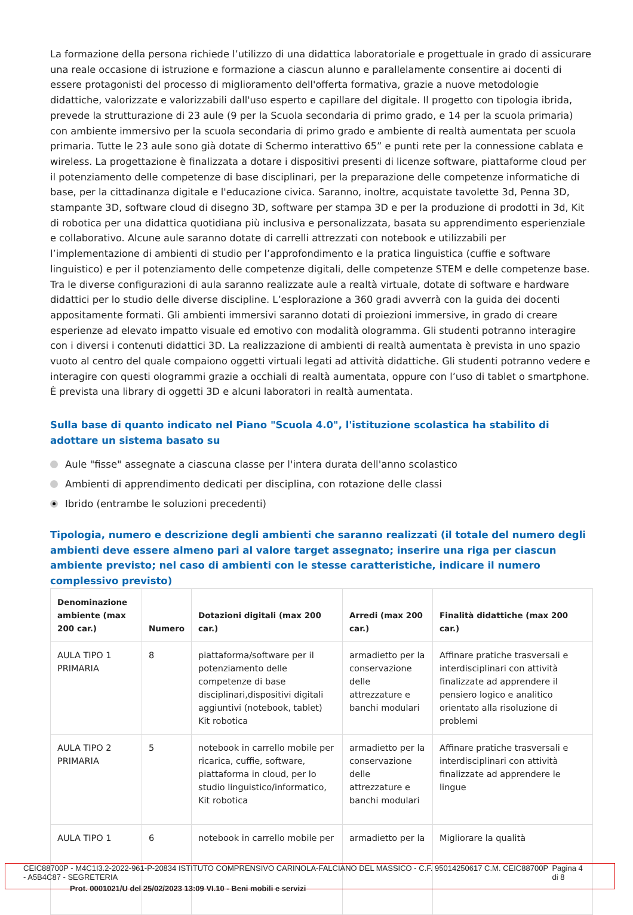La formazione della persona richiede l’utilizzo di una didattica laboratoriale e progettuale in grado di assicurare una reale occasione di istruzione e formazione a ciascun alunno e parallelamente consentire ai docenti di essere protagonisti del processo di miglioramento dell'offerta formativa, grazie a nuove metodologie didattiche, valorizzate e valorizzabili dall'uso esperto e capillare del digitale. Il progetto con tipologia ibrida, prevede la strutturazione di 23 aule (9 per la Scuola secondaria di primo grado, e 14 per la scuola primaria) con ambiente immersivo per la scuola secondaria di primo grado e ambiente di realtà aumentata per scuola primaria. Tutte le 23 aule sono già dotate di Schermo interattivo 65” e punti rete per la connessione cablata e wireless. La progettazione è finalizzata a dotare i dispositivi presenti di licenze software, piattaforme cloud per il potenziamento delle competenze di base disciplinari, per la preparazione delle competenze informatiche di base, per la cittadinanza digitale e l'educazione civica. Saranno, inoltre, acquistate tavolette 3d, Penna 3D, stampante 3D, software cloud di disegno 3D, software per stampa 3D e per la produzione di prodotti in 3d, Kit di robotica per una didattica quotidiana più inclusiva e personalizzata, basata su apprendimento esperienziale e collaborativo. Alcune aule saranno dotate di carrelli attrezzati con notebook e utilizzabili per l’implementazione di ambienti di studio per l’approfondimento e la pratica linguistica (cuffie e software linguistico) e per il potenziamento delle competenze digitali, delle competenze STEM e delle competenze base. Tra le diverse configurazioni di aula saranno realizzate aule a realtà virtuale, dotate di software e hardware didattici per lo studio delle diverse discipline. L’esplorazione a 360 gradi avverrà con la guida dei docenti appositamente formati. Gli ambienti immersivi saranno dotati di proiezioni immersive, in grado di creare esperienze ad elevato impatto visuale ed emotivo con modalità ologramma. Gli studenti potranno interagire con i diversi i contenuti didattici 3D. La realizzazione di ambienti di realtà aumentata è prevista in uno spazio vuoto al centro del quale compaiono oggetti virtuali legati ad attività didattiche. Gli studenti potranno vedere e interagire con questi ologrammi grazie a occhiali di realtà aumentata, oppure con l’uso di tablet o smartphone. È prevista una library di oggetti 3D e alcuni laboratori in realtà aumentata.
Sulla base di quanto indicato nel Piano "Scuola 4.0", l'istituzione scolastica ha stabilito di adottare un sistema basato su
Aule "fisse" assegnate a ciascuna classe per l'intera durata dell'anno scolastico
Ambienti di apprendimento dedicati per disciplina, con rotazione delle classi
Ibrido (entrambe le soluzioni precedenti)
Tipologia, numero e descrizione degli ambienti che saranno realizzati (il totale del numero degli ambienti deve essere almeno pari al valore target assegnato; inserire una riga per ciascun ambiente previsto; nel caso di ambienti con le stesse caratteristiche, indicare il numero complessivo previsto)
| Denominazione ambiente (max 200 car.) | Numero | Dotazioni digitali (max 200 car.) | Arredi (max 200 car.) | Finalità didattiche (max 200 car.) |
| --- | --- | --- | --- | --- |
| AULA TIPO 1 PRIMARIA | 8 | piattaforma/software per il potenziamento delle competenze di base disciplinari,dispositivi digitali aggiuntivi (notebook, tablet) Kit robotica | armadietto per la conservazione delle attrezzature e banchi modulari | Affinare pratiche trasversali e interdisciplinari con attività finalizzate ad apprendere il pensiero logico e analitico orientato alla risoluzione di problemi |
| AULA TIPO 2 PRIMARIA | 5 | notebook in carrello mobile per ricarica, cuffie, software, piattaforma in cloud, per lo studio linguistico/informatico, Kit robotica | armadietto per la conservazione delle attrezzature e banchi modulari | Affinare pratiche trasversali e interdisciplinari con attività finalizzate ad apprendere le lingue |
| AULA TIPO 1 | 6 | notebook in carrello mobile per | armadietto per la | Migliorare la qualità |
CEIC88700P - M4C1I3.2-2022-961-P-20834 ISTITUTO COMPRENSIVO CARINOLA-FALCIANO DEL MASSICO - C.F. 95014250617 C.M. CEIC88700P - A5B4C87 - SEGRETERIA Pagina 4 di 8
Prot. 0001021/U del 25/02/2023 13:09 VI.10 - Beni mobili e servizi